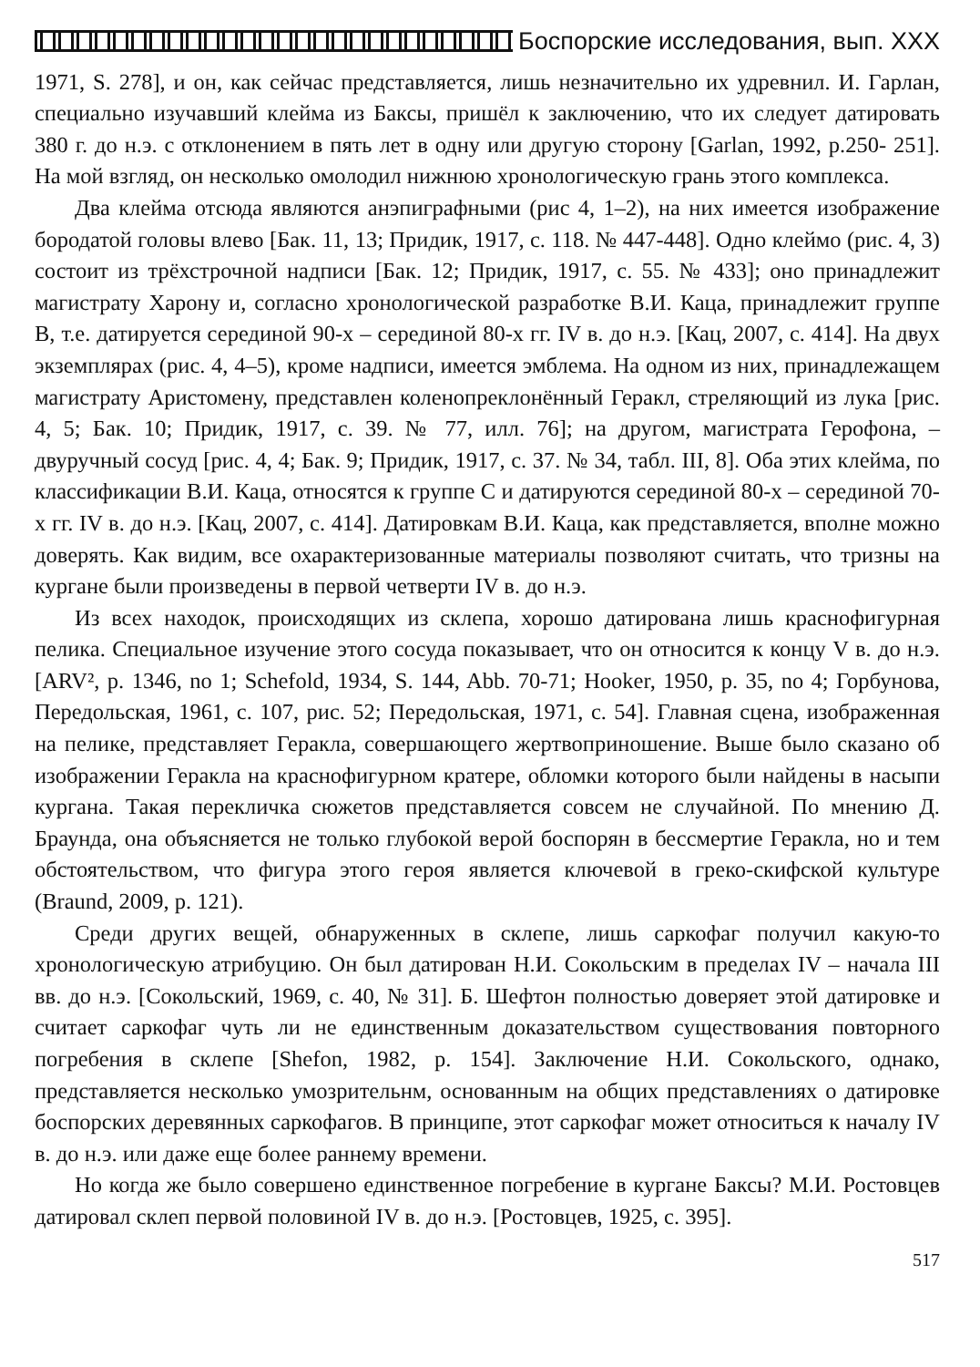Боспорские исследования, вып. XXX
1971, S. 278], и он, как сейчас представляется, лишь незначительно их удревнил. И. Гарлан, специально изучавший клейма из Баксы, пришёл к заключению, что их следует датировать 380 г. до н.э. с отклонением в пять лет в одну или другую сторону [Garlan, 1992, p.250- 251]. На мой взгляд, он несколько омолодил нижнюю хронологическую грань этого комплекса.
Два клейма отсюда являются анэпиграфными (рис 4, 1–2), на них имеется изображение бородатой головы влево [Бак. 11, 13; Придик, 1917, с. 118. № 447-448]. Одно клеймо (рис. 4, 3) состоит из трёхстрочной надписи [Бак. 12; Придик, 1917, с. 55. № 433]; оно принадлежит магистрату Харону и, согласно хронологической разработке В.И. Каца, принадлежит группе В, т.е. датируется серединой 90-х – серединой 80-х гг. IV в. до н.э. [Кац, 2007, с. 414]. На двух экземплярах (рис. 4, 4–5), кроме надписи, имеется эмблема. На одном из них, принадлежащем магистрату Аристомену, представлен коленопреклонённый Геракл, стреляющий из лука [рис. 4, 5; Бак. 10; Придик, 1917, с. 39. № 77, илл. 76]; на другом, магистрата Герофона, – двуручный сосуд [рис. 4, 4; Бак. 9; Придик, 1917, с. 37. № 34, табл. III, 8]. Оба этих клейма, по классификации В.И. Каца, относятся к группе С и датируются серединой 80-х – серединой 70-х гг. IV в. до н.э. [Кац, 2007, с. 414]. Датировкам В.И. Каца, как представляется, вполне можно доверять. Как видим, все охарактеризованные материалы позволяют считать, что тризны на кургане были произведены в первой четверти IV в. до н.э.
Из всех находок, происходящих из склепа, хорошо датирована лишь краснофигурная пелика. Специальное изучение этого сосуда показывает, что он относится к концу V в. до н.э. [ARV², p. 1346, no 1; Schefold, 1934, S. 144, Abb. 70-71; Hooker, 1950, p. 35, no 4; Горбунова, Передольская, 1961, с. 107, рис. 52; Передольская, 1971, с. 54]. Главная сцена, изображенная на пелике, представляет Геракла, совершающего жертвоприношение. Выше было сказано об изображении Геракла на краснофигурном кратере, обломки которого были найдены в насыпи кургана. Такая перекличка сюжетов представляется совсем не случайной. По мнению Д. Браунда, она объясняется не только глубокой верой боспорян в бессмертие Геракла, но и тем обстоятельством, что фигура этого героя является ключевой в греко-скифской культуре (Braund, 2009, p. 121).
Среди других вещей, обнаруженных в склепе, лишь саркофаг получил какую-то хронологическую атрибуцию. Он был датирован Н.И. Сокольским в пределах IV – начала III вв. до н.э. [Сокольский, 1969, с. 40, № 31]. Б. Шефтон полностью доверяет этой датировке и считает саркофаг чуть ли не единственным доказательством существования повторного погребения в склепе [Shefon, 1982, p. 154]. Заключение Н.И. Сокольского, однако, представляется несколько умозрительнм, основанным на общих представлениях о датировке боспорских деревянных саркофагов. В принципе, этот саркофаг может относиться к началу IV в. до н.э. или даже еще более раннему времени.
Но когда же было совершено единственное погребение в кургане Баксы? М.И. Ростовцев датировал склеп первой половиной IV в. до н.э. [Ростовцев, 1925, с. 395].
517